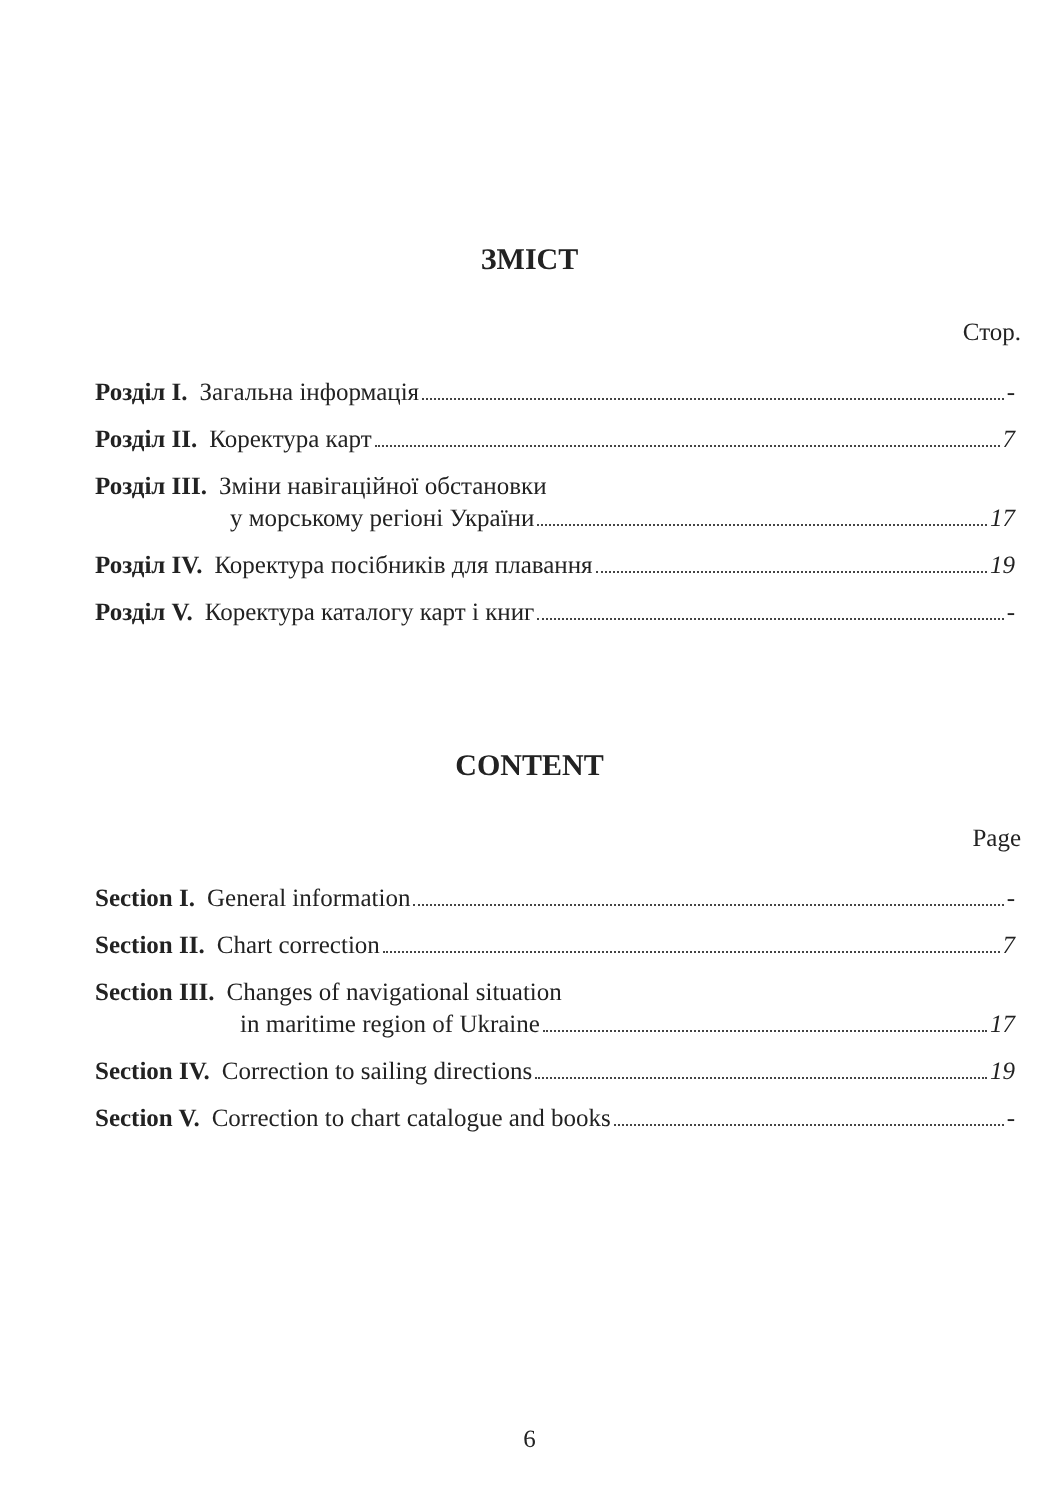ЗМІСТ
Стор.
Розділ I. Загальна інформація -
Розділ II. Коректура карт 7
Розділ III. Зміни навігаційної обстановки
у морському регіоні України 17
Розділ IV. Коректура посібників для плавання 19
Розділ V. Коректура каталогу карт і книг -
CONTENT
Page
Section I. General information -
Section II. Chart correction 7
Section III. Changes of navigational situation
in maritime region of Ukraine 17
Section IV. Correction to sailing directions 19
Section V. Correction to chart catalogue and books -
6